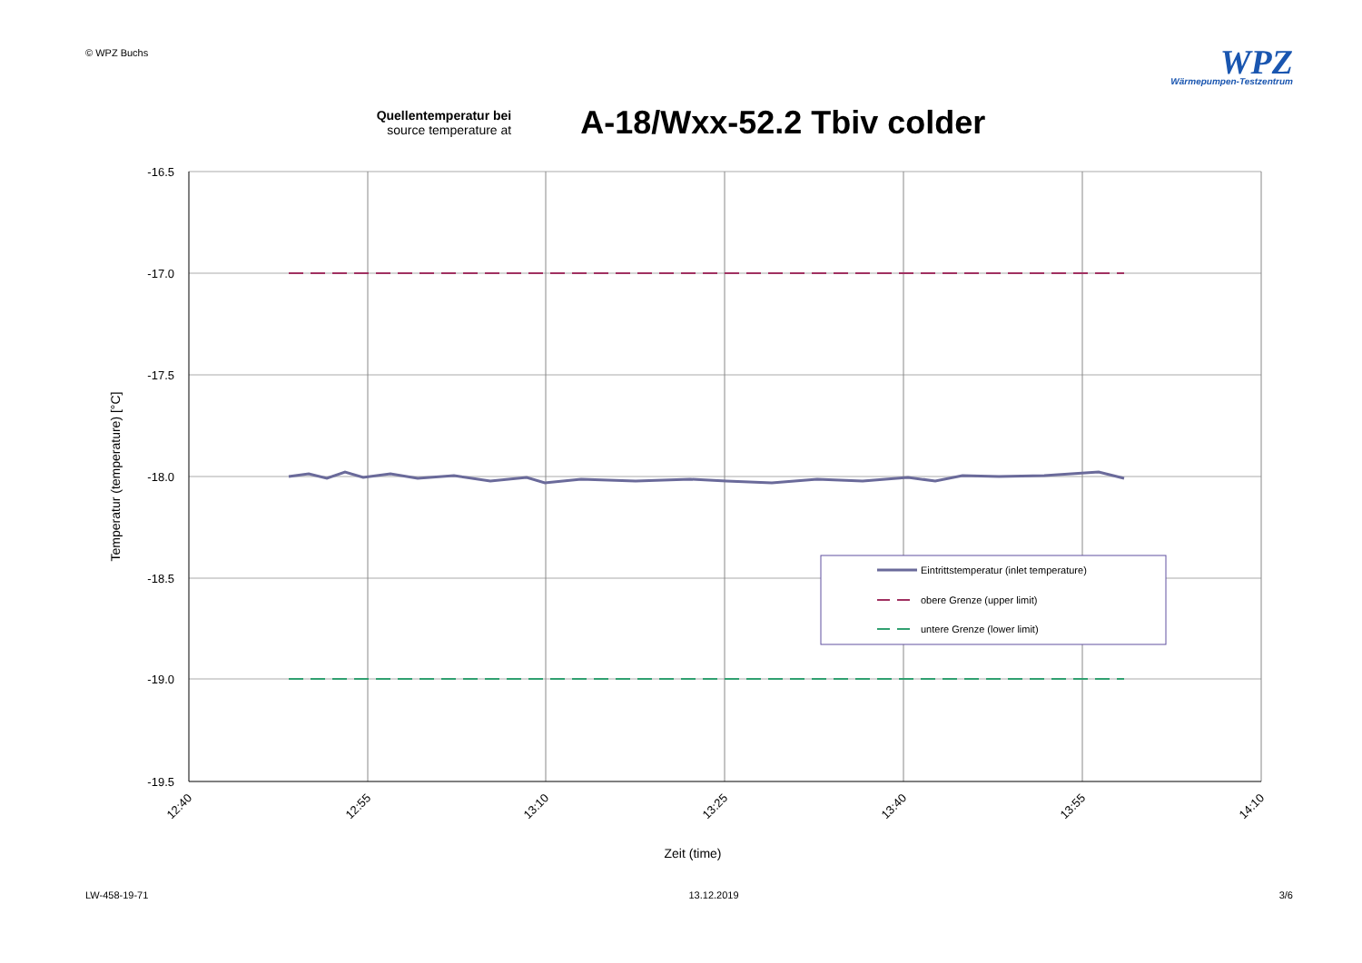© WPZ Buchs
WPZ
Wärmepumpen-Testzentrum
Quellentemperatur bei
source temperature at
A-18/Wxx-52.2 Tbiv colder
-16.5
-17.0
-17.5
-18.0
-18.5
-19.0
-19.5
12:40
12:55
13:10
13:25
13:40
13:55
14:10
Zeit (time)
Temperatur (temperature) [°C]
Eintrittstemperatur (inlet temperature)
obere Grenze (upper limit)
untere Grenze (lower limit)
LW-458-19-71 13.12.2019 3/6